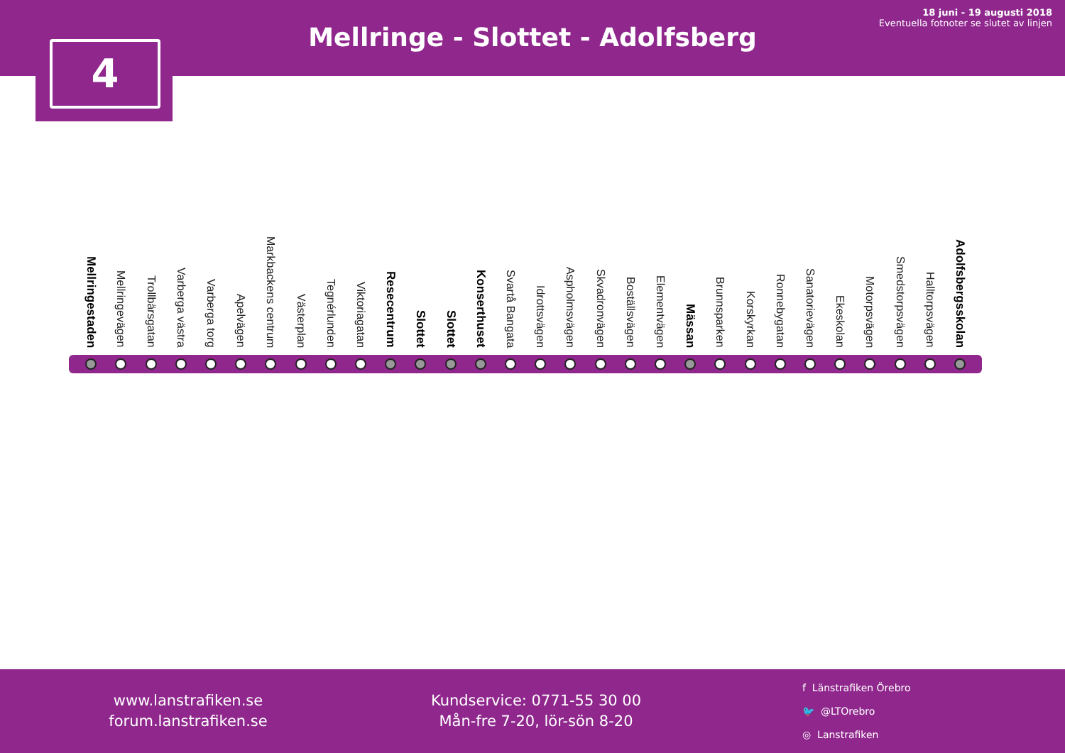Mellringe - Slottet - Adolfsberg
18 juni - 19 augusti 2018
Eventuella fotnoter se slutet av linjen
4
Mellringestaden
Mellringevägen
Trollbärsgatan
Varberga västra
Varberga torg
Apelvägen
Markbackens centrum
Västerplan
Tegnérlunden
Viktoriagatan
Resecentrum
Slottet
Slottet
Konserthuset
Svartå Bangata
Idrottsvägen
Aspholmsvägen
Skvadronvägen
Boställsvägen
Elementvägen
Mässan
Brunnsparken
Korskyrkan
Ronnebygatan
Sanatorievägen
Ekeskolan
Motorpsvägen
Smedstorpsvägen
Halltorpsvägen
Adolfsbergsskolan
www.lanstrafiken.se
forum.lanstrafiken.se
Kundservice: 0771-55 30 00
Mån-fre 7-20, lör-sön 8-20
f Länstrafiken Örebro
🐦 @LTOrebro
◎ Lanstrafiken